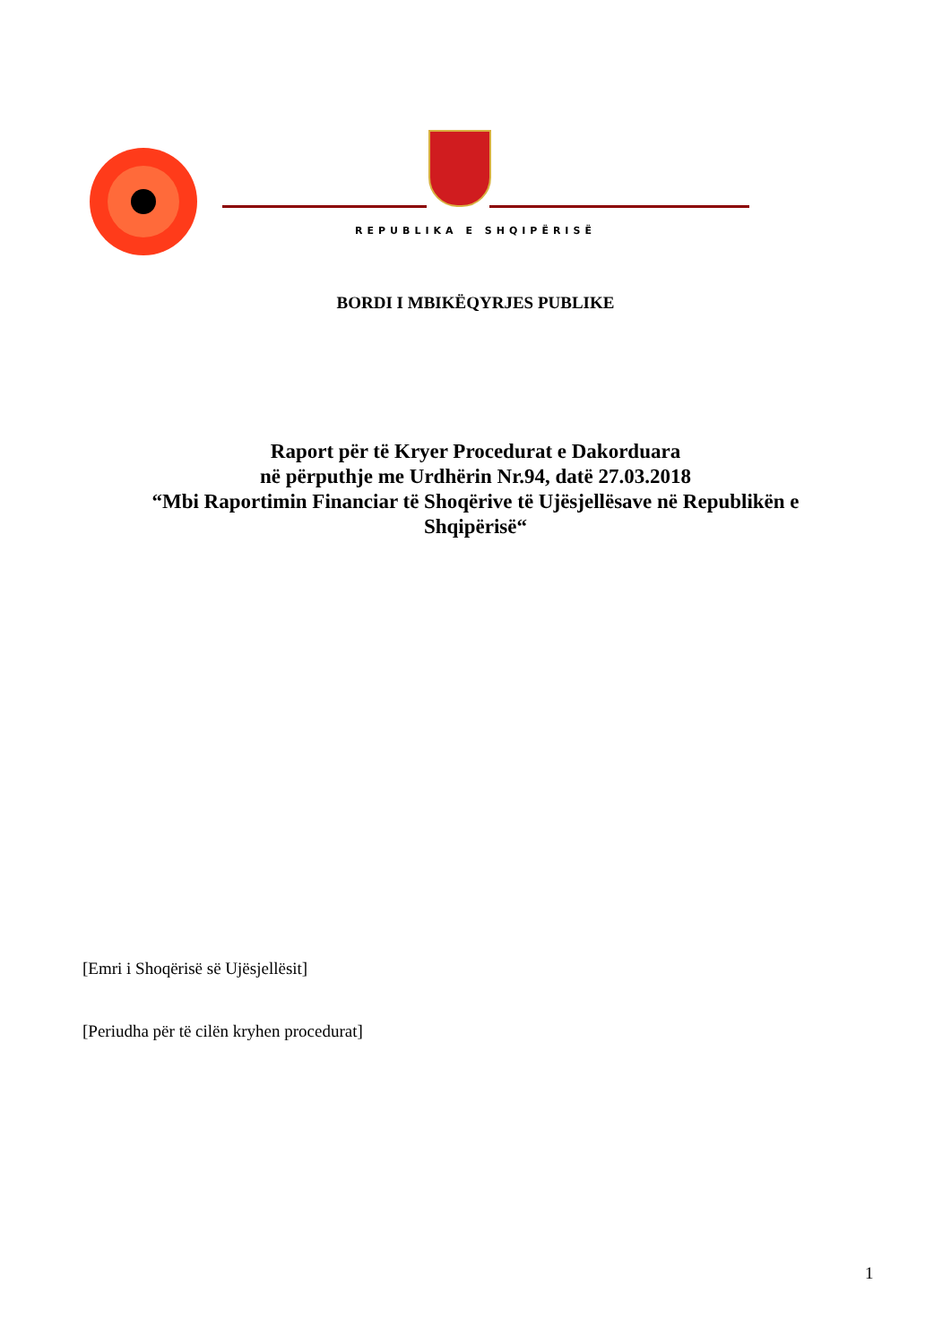REPUBLIKA E SHQIPËRISË
BORDI I MBIKËQYRJES PUBLIKE
Raport për të Kryer Procedurat e Dakorduara
në përputhje me Urdhërin Nr.94, datë 27.03.2018
“Mbi Raportimin Financiar të Shoqërive të Ujësjellësave në Republikën e
Shqipërisë“
[Emri i Shoqërisë së Ujësjellësit]
[Periudha për të cilën kryhen procedurat]
1